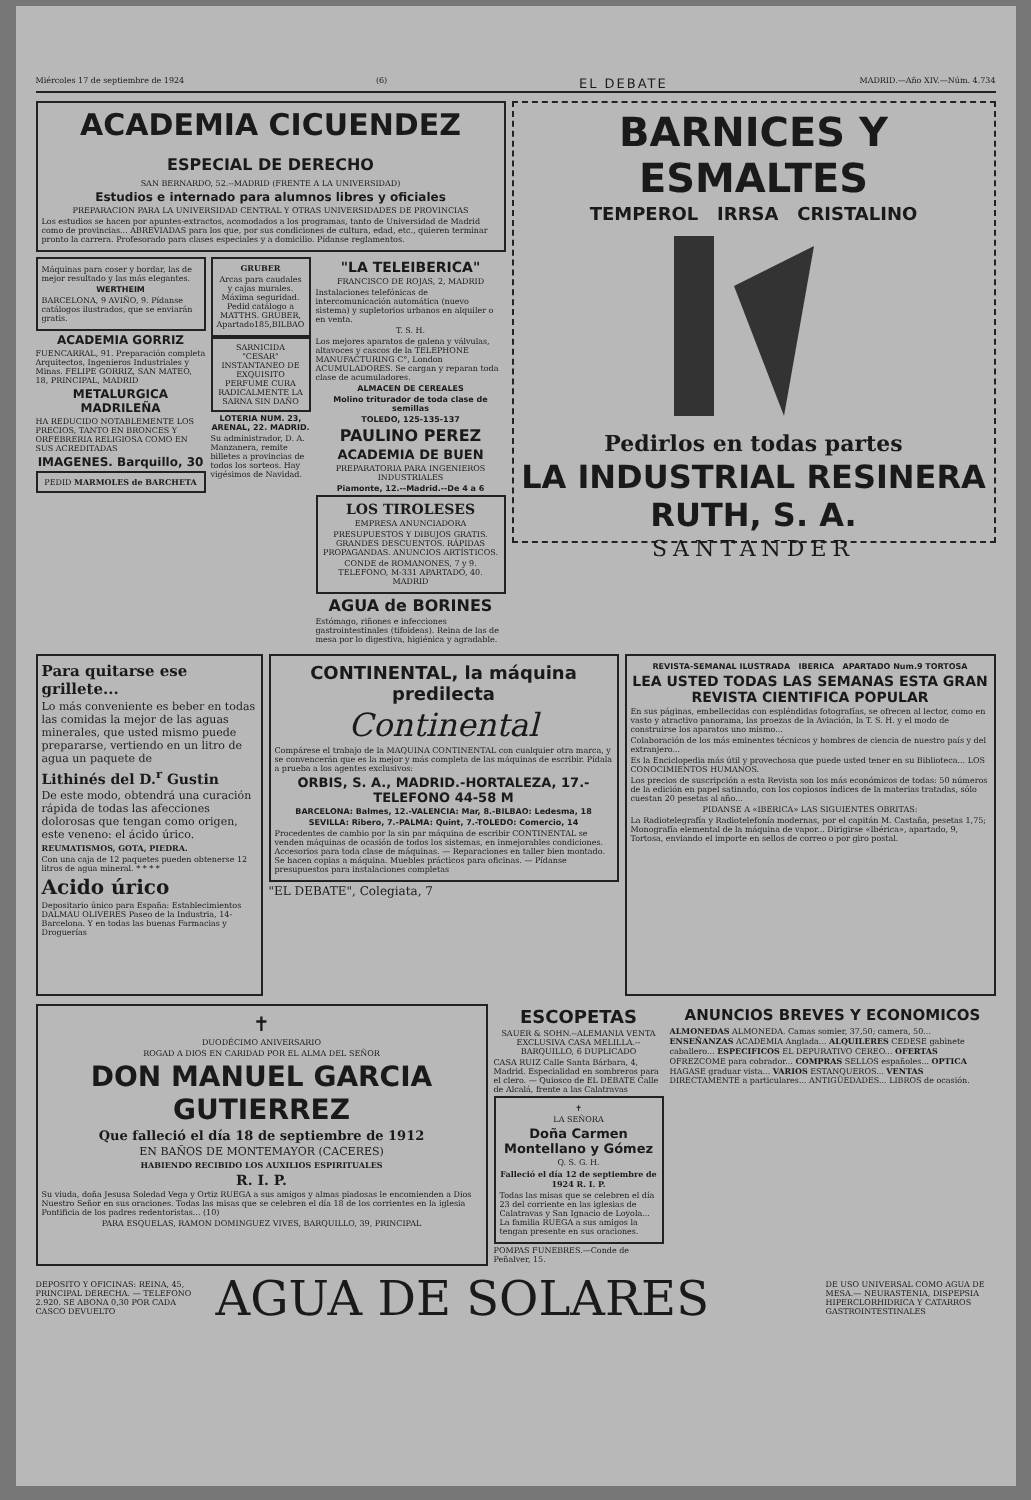Miércoles 17 de septiembre de 1924 (6) EL DEBATE MADRID.—Año XIV.—Núm. 4.734
ACADEMIA CICUENDEZ ESPECIAL DE DERECHO
SAN BERNARDO, 52.--MADRID (FRENTE A LA UNIVERSIDAD)
Estudios e internado para alumnos libres y oficiales
PREPARACION PARA LA UNIVERSIDAD CENTRAL Y OTRAS UNIVERSIDADES DE PROVINCIAS
Los estudios se hacen por apuntes-extractos, acomodados a los programas, tanto de Universidad de Madrid como de provincias... ABREVIADAS para los que, por sus condiciones de cultura, edad, etc., quieren terminar pronto la carrera. Profesorado para clases especiales y a domicilio. Pídanse reglamentos.
Máquinas para coser y bordar, las de mejor resultado y las más elegantes.
WERTHEIM
BARCELONA, 9 AVIÑO, 9. Pídanse catálogos ilustrados, que se enviarán gratis.
ACADEMIA GORRIZ
FUENCARRAL, 91. Preparación completa Arquitectos, Ingenieros Industriales y Minas. FELIPE GORRIZ, SAN MATEO, 18, PRINCIPAL, MADRID
METALURGICA MADRILEÑA
HA REDUCIDO NOTABLEMENTE LOS PRECIOS, TANTO EN BRONCES Y ORFEBRERIA RELIGIOSA COMO EN SUS ACREDITADAS
IMAGENES. Barquillo, 30
PEDID MARMOLES de BARCHETA
GRUBER
Arcas para caudales y cajas murales. Máxima seguridad. Pedid catálogo a MATTHS. GRUBER, Apartado185,BILBAO
SARNICIDA "CESAR" INSTANTANEO DE EXQUISITO PERFUME CURA RADICALMENTE LA SARNA SIN DAÑO
LOTERIA NUM. 23, ARENAL, 22. MADRID.
Su administrador, D. A. Manzanera, remite billetes a provincias de todos los sorteos. Hay vigésimos de Navidad.
"LA TELEIBERICA"
FRANCISCO DE ROJAS, 2, MADRID
Instalaciones telefónicas de intercomunicación automática (nuevo sistema) y supletorios urbanos en alquiler o en venta.
T. S. H.
Los mejores aparatos de galena y válvulas, altavoces y cascos de la TELEPHONE MANUFACTURING C°, London ACUMULADORES. Se cargan y reparan toda clase de acumuladores.
ALMACEN DE CEREALES
Molino triturador de toda clase de semillas
TOLEDO, 125-135-137
PAULINO PEREZ
ACADEMIA DE BUEN
PREPARATORIA PARA INGENIEROS INDUSTRIALES
Piamonte, 12.--Madrid.--De 4 a 6
LOS TIROLESES
EMPRESA ANUNCIADORA
PRESUPUESTOS Y DIBUJOS GRATIS. GRANDES DESCUENTOS. RÁPIDAS PROPAGANDAS. ANUNCIOS ARTÍSTICOS.
CONDE de ROMANONES, 7 y 9. TELEFONO, M-331 APARTADO, 40. MADRID
AGUA de BORINES
Estómago, riñones e infecciones gastrointestinales (tifoideas). Reina de las de mesa por lo digestiva, higiénica y agradable.
BARNICES Y ESMALTES
TEMPEROL IRRSA CRISTALINO
Pedirlos en todas partes
LA INDUSTRIAL RESINERA RUTH, S. A.
SANTANDER
Para quitarse ese grillete...
Lo más conveniente es beber en todas las comidas la mejor de las aguas minerales, que usted mismo puede prepararse, vertiendo en un litro de agua un paquete de
Lithinés del D.<sup>r</sup> Gustin
De este modo, obtendrá una curación rápida de todas las afecciones dolorosas que tengan como origen, este veneno: el ácido úrico.
REUMATISMOS, GOTA, PIEDRA.
Con una caja de 12 paquetes pueden obtenerse 12 litros de agua mineral. * * * *
Acido úrico
Depositario único para España: Establecimientos DALMAU OLIVERES Paseo de la Industria, 14-Barcelona. Y en todas las buenas Farmacias y Droguerías
CONTINENTAL, la máquina predilecta
Continental
Compárese el trabajo de la MAQUINA CONTINENTAL con cualquier otra marca, y se convencerán que es la mejor y más completa de las máquinas de escribir. Pídala a prueba a los agentes exclusivos:
ORBIS, S. A., MADRID.-HORTALEZA, 17.-TELEFONO 44-58 M
BARCELONA: Balmes, 12.-VALENCIA: Mar, 8.-BILBAO: Ledesma, 18
SEVILLA: Ribero, 7.-PALMA: Quint, 7.-TOLEDO: Comercio, 14
Procedentes de cambio por la sin par máquina de escribir CONTINENTAL se venden máquinas de ocasión de todos los sistemas, en inmejorables condiciones. Accesorios para toda clase de máquinas. — Reparaciones en taller bien montado. Se hacen copias a máquina. Muebles prácticos para oficinas. — Pídanse presupuestos para instalaciones completas
"EL DEBATE", Colegiata, 7
REVISTA-SEMANAL ILUSTRADA IBERICA APARTADO Num.9 TORTOSA
LEA USTED TODAS LAS SEMANAS ESTA GRAN REVISTA CIENTIFICA POPULAR
En sus páginas, embellecidas con espléndidas fotografías, se ofrecen al lector, como en vasto y atractivo panorama, las proezas de la Aviación, la T. S. H. y el modo de construirse los aparatos uno mismo...
Colaboración de los más eminentes técnicos y hombres de ciencia de nuestro país y del extranjero...
Es la Enciclopedia más útil y provechosa que puede usted tener en su Biblioteca... LOS CONOCIMIENTOS HUMANOS.
Los precios de suscripción a esta Revista son los más económicos de todas: 50 números de la edición en papel satinado, con los copiosos índices de la materias tratadas, sólo cuestan 20 pesetas al año...
PIDANSE A «IBERICA» LAS SIGUIENTES OBRITAS:
La Radiotelegrafía y Radiotelefonía modernas, por el capitán M. Castaña, pesetas 1,75; Monografía elemental de la máquina de vapor... Dirigirse «Ibérica», apartado, 9, Tortosa, enviando el importe en sellos de correo o por giro postal.
✝
DUODÉCIMO ANIVERSARIO
ROGAD A DIOS EN CARIDAD POR EL ALMA DEL SEÑOR
DON MANUEL GARCIA GUTIERREZ
Que falleció el día 18 de septiembre de 1912
EN BAÑOS DE MONTEMAYOR (CACERES)
HABIENDO RECIBIDO LOS AUXILIOS ESPIRITUALES
R. I. P.
Su viuda, doña Jesusa Soledad Vega y Ortiz RUEGA a sus amigos y almas piadosas le encomienden a Dios Nuestro Señor en sus oraciones. Todas las misas que se celebren el día 18 de los corrientes en la iglesia Pontificia de los padres redentoristas... (10)
PARA ESQUELAS, RAMON DOMINGUEZ VIVES, BARQUILLO, 39, PRINCIPAL
ESCOPETAS
SAUER & SOHN.--ALEMANIA VENTA EXCLUSIVA CASA MELILLA.--BARQUILLO, 6 DUPLICADO
CASA RUIZ Calle Santa Bárbara, 4, Madrid. Especialidad en sombreros para el clero. — Quiosco de EL DEBATE Calle de Alcalá, frente a las Calatravas
✝
LA SEÑORA
Doña Carmen Montellano y Gómez
Q. S. G. H.
Falleció el día 12 de septiembre de 1924 R. I. P.
Todas las misas que se celebren el día 23 del corriente en las iglesias de Calatravas y San Ignacio de Loyola... La familia RUEGA a sus amigos la tengan presente en sus oraciones.
POMPAS FUNEBRES.—Conde de Peñalver, 15.
ANUNCIOS BREVES Y ECONOMICOS
ALMONEDAS ALMONEDA. Camas somier, 37,50; camera, 50... ENSEÑANZAS ACADEMIA Anglada... ALQUILERES CEDESE gabinete caballero... ESPECIFICOS EL DEPURATIVO CEREO... OFERTAS OFREZCOME para cobrador... COMPRAS SELLOS españoles... OPTICA HAGASE graduar vista... VARIOS ESTANQUEROS... VENTAS DIRECTAMENTE a particulares... ANTIGÜEDADES... LIBROS de ocasión.
DEPOSITO Y OFICINAS: REINA, 45, PRINCIPAL DERECHA. — TELEFONO 2.920. SE ABONA 0,30 POR CADA CASCO DEVUELTO
AGUA DE SOLARES
DE USO UNIVERSAL COMO AGUA DE MESA.— NEURASTENIA, DISPEPSIA HIPERCLORHIDRICA Y CATARROS GASTROINTESTINALES